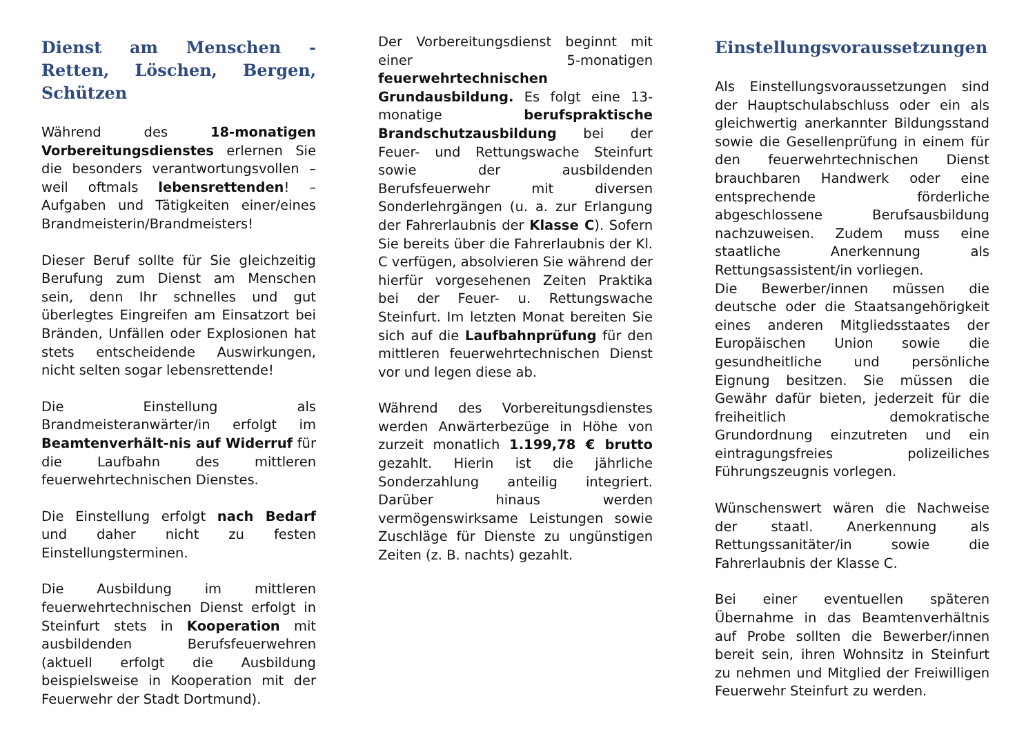Dienst am Menschen - Retten, Löschen, Bergen, Schützen
Während des 18-monatigen Vorbereitungsdienstes erlernen Sie die besonders verantwortungsvollen – weil oftmals lebensrettenden! – Aufgaben und Tätigkeiten einer/eines Brandmeisterin/Brandmeisters!
Dieser Beruf sollte für Sie gleichzeitig Berufung zum Dienst am Menschen sein, denn Ihr schnelles und gut überlegtes Eingreifen am Einsatzort bei Bränden, Unfällen oder Explosionen hat stets entscheidende Auswirkungen, nicht selten sogar lebensrettende!
Die Einstellung als Brandmeisteranwärter/in erfolgt im Beamtenverhält-nis auf Widerruf für die Laufbahn des mittleren feuerwehrtechnischen Dienstes.
Die Einstellung erfolgt nach Bedarf und daher nicht zu festen Einstellungsterminen.
Die Ausbildung im mittleren feuerwehrtechnischen Dienst erfolgt in Steinfurt stets in Kooperation mit ausbildenden Berufsfeuerwehren (aktuell erfolgt die Ausbildung beispielsweise in Kooperation mit der Feuerwehr der Stadt Dortmund).
Der Vorbereitungsdienst beginnt mit einer 5-monatigen feuerwehrtechnischen Grundausbildung. Es folgt eine 13-monatige berufspraktische Brandschutzausbildung bei der Feuer- und Rettungswache Steinfurt sowie der ausbildenden Berufsfeuerwehr mit diversen Sonderlehrgängen (u. a. zur Erlangung der Fahrerlaubnis der Klasse C). Sofern Sie bereits über die Fahrerlaubnis der Kl. C verfügen, absolvieren Sie während der hierfür vorgesehenen Zeiten Praktika bei der Feuer- u. Rettungswache Steinfurt. Im letzten Monat bereiten Sie sich auf die Laufbahnprüfung für den mittleren feuerwehrtechnischen Dienst vor und legen diese ab.
Während des Vorbereitungsdienstes werden Anwärterbezüge in Höhe von zurzeit monatlich 1.199,78 € brutto gezahlt. Hierin ist die jährliche Sonderzahlung anteilig integriert. Darüber hinaus werden vermögenswirksame Leistungen sowie Zuschläge für Dienste zu ungünstigen Zeiten (z. B. nachts) gezahlt.
Einstellungsvoraussetzungen
Als Einstellungsvoraussetzungen sind der Hauptschulabschluss oder ein als gleichwertig anerkannter Bildungsstand sowie die Gesellenprüfung in einem für den feuerwehrtechnischen Dienst brauchbaren Handwerk oder eine entsprechende förderliche abgeschlossene Berufsausbildung nachzuweisen. Zudem muss eine staatliche Anerkennung als Rettungsassistent/in vorliegen.
Die Bewerber/innen müssen die deutsche oder die Staatsangehörigkeit eines anderen Mitgliedsstaates der Europäischen Union sowie die gesundheitliche und persönliche Eignung besitzen. Sie müssen die Gewähr dafür bieten, jederzeit für die freiheitlich demokratische Grundordnung einzutreten und ein eintragungsfreies polizeiliches Führungszeugnis vorlegen.
Wünschenswert wären die Nachweise der staatl. Anerkennung als Rettungssanitäter/in sowie die Fahrerlaubnis der Klasse C.
Bei einer eventuellen späteren Übernahme in das Beamtenverhältnis auf Probe sollten die Bewerber/innen bereit sein, ihren Wohnsitz in Steinfurt zu nehmen und Mitglied der Freiwilligen Feuerwehr Steinfurt zu werden.